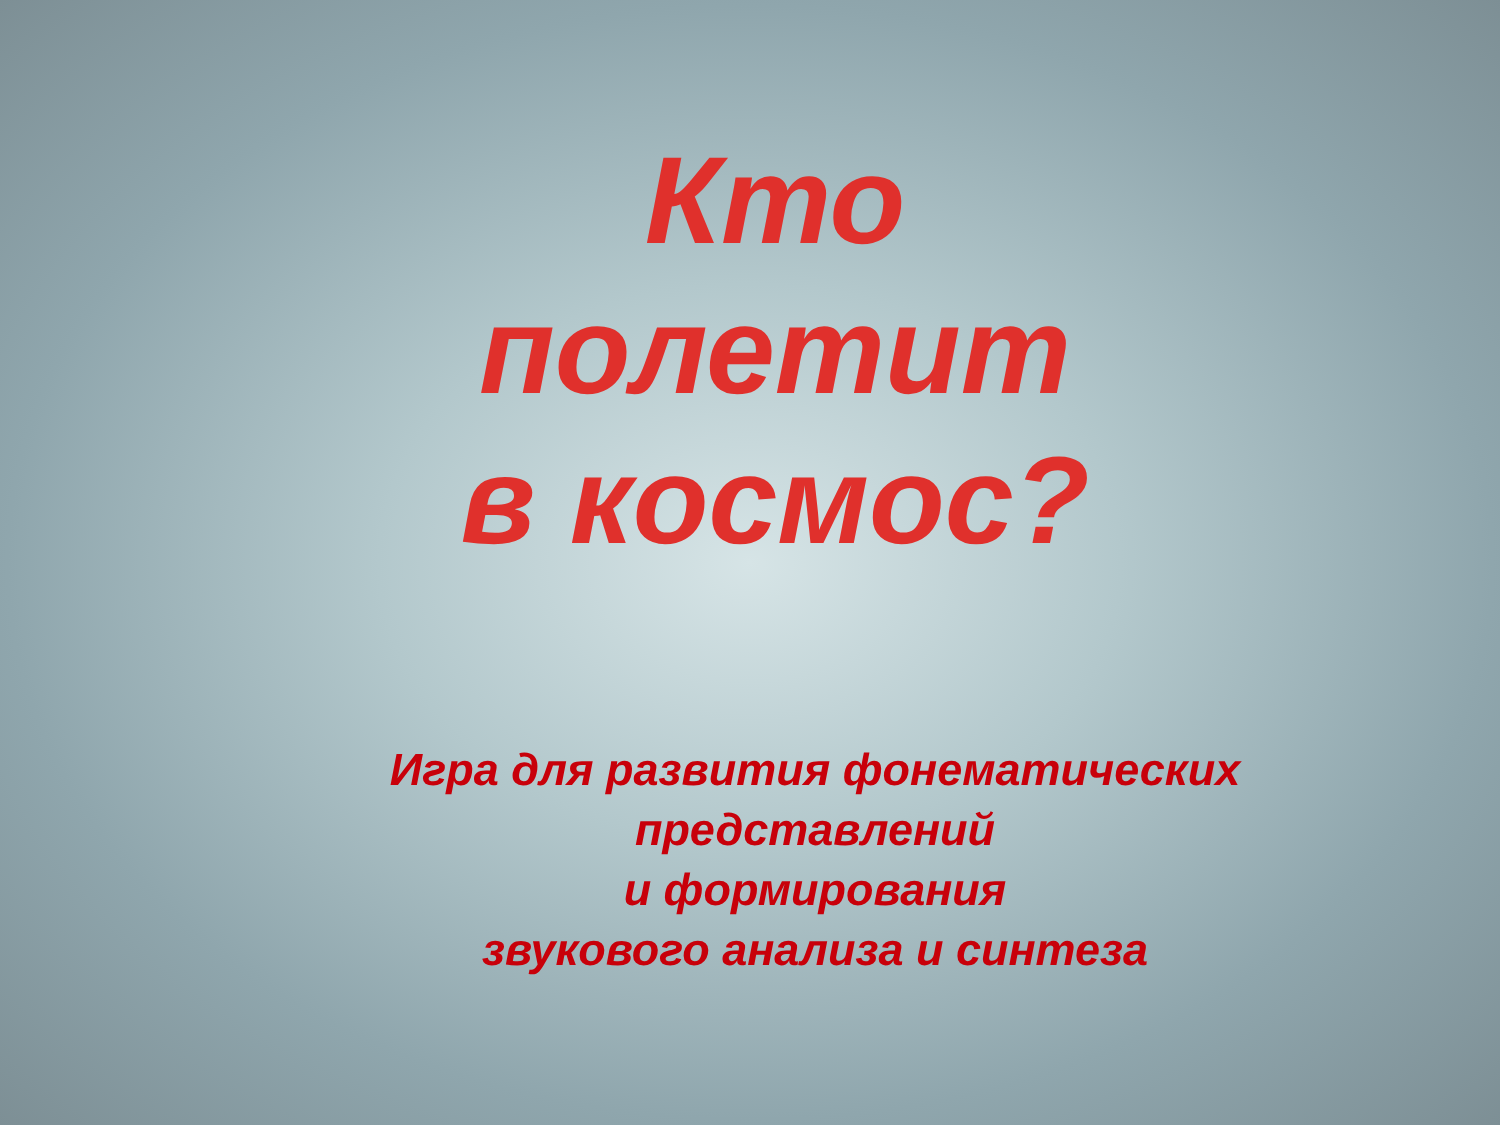Кто
полетит
в космос?
Игра для развития фонематических
представлений
и формирования
звукового анализа и синтеза